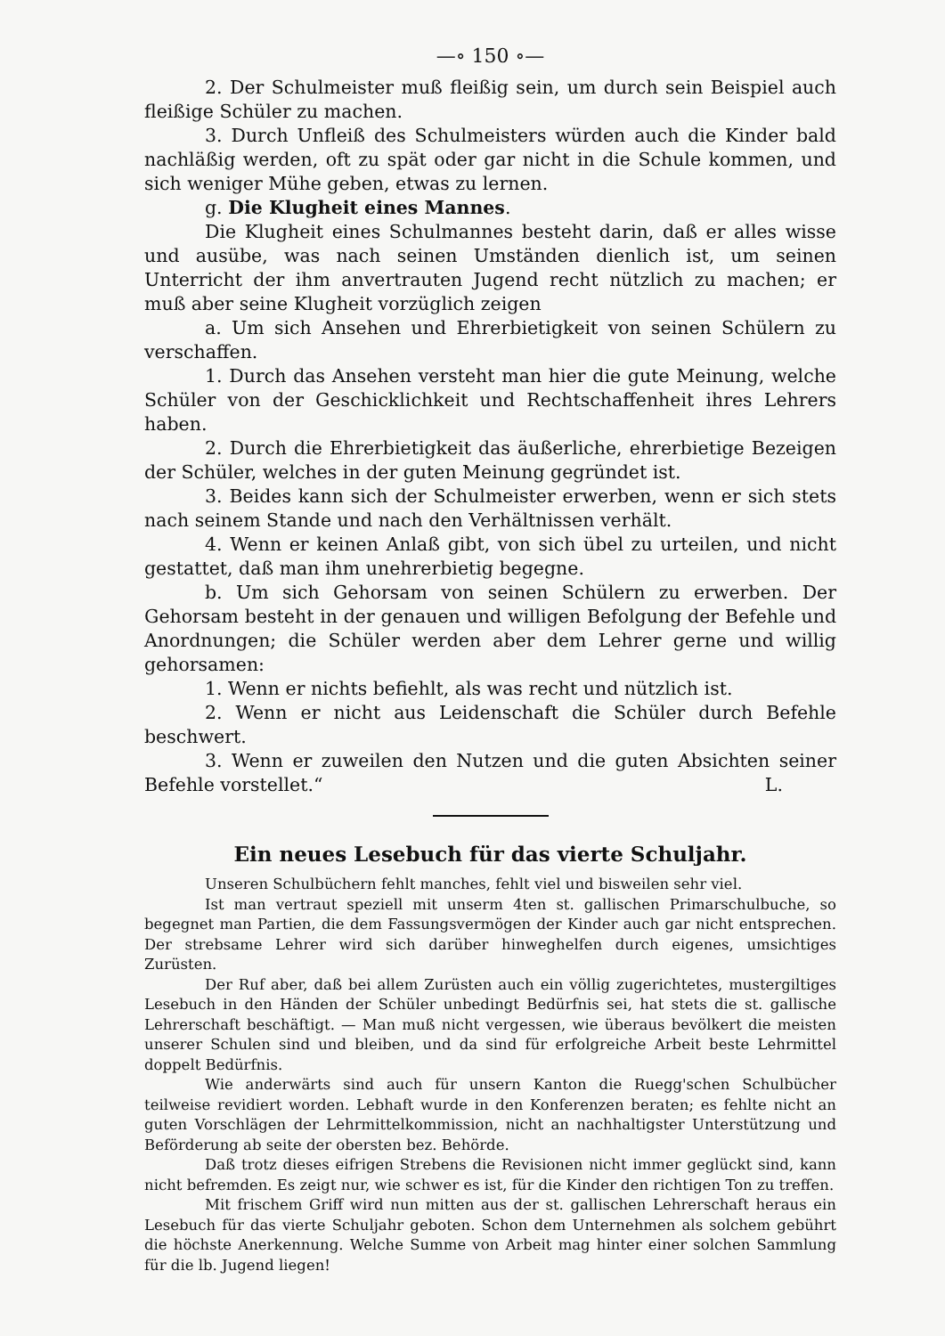—∘ 150 ∘—
2. Der Schulmeister muß fleißig sein, um durch sein Beispiel auch fleißige Schüler zu machen.
3. Durch Unfleiß des Schulmeisters würden auch die Kinder bald nachläßig werden, oft zu spät oder gar nicht in die Schule kommen, und sich weniger Mühe geben, etwas zu lernen.
g. Die Klugheit eines Mannes.
Die Klugheit eines Schulmannes besteht darin, daß er alles wisse und ausübe, was nach seinen Umständen dienlich ist, um seinen Unterricht der ihm anvertrauten Jugend recht nützlich zu machen; er muß aber seine Klugheit vorzüglich zeigen
a. Um sich Ansehen und Ehrerbietigkeit von seinen Schülern zu verschaffen.
1. Durch das Ansehen versteht man hier die gute Meinung, welche Schüler von der Geschicklichkeit und Rechtschaffenheit ihres Lehrers haben.
2. Durch die Ehrerbietigkeit das äußerliche, ehrerbietige Bezeigen der Schüler, welches in der guten Meinung gegründet ist.
3. Beides kann sich der Schulmeister erwerben, wenn er sich stets nach seinem Stande und nach den Verhältnissen verhält.
4. Wenn er keinen Anlaß gibt, von sich übel zu urteilen, und nicht gestattet, daß man ihm unehrerbietig begegne.
b. Um sich Gehorsam von seinen Schülern zu erwerben. Der Gehorsam besteht in der genauen und willigen Befolgung der Befehle und Anordnungen; die Schüler werden aber dem Lehrer gerne und willig gehorsamen:
1. Wenn er nichts befiehlt, als was recht und nützlich ist.
2. Wenn er nicht aus Leidenschaft die Schüler durch Befehle beschwert.
3. Wenn er zuweilen den Nutzen und die guten Absichten seiner Befehle vorstellet.“ L.
Ein neues Lesebuch für das vierte Schuljahr.
Unseren Schulbüchern fehlt manches, fehlt viel und bisweilen sehr viel.
Ist man vertraut speziell mit unserm 4ten st. gallischen Primarschulbuche, so begegnet man Partien, die dem Fassungsvermögen der Kinder auch gar nicht entsprechen. Der strebsame Lehrer wird sich darüber hinweghelfen durch eigenes, umsichtiges Zurüsten.
Der Ruf aber, daß bei allem Zurüsten auch ein völlig zugerichtetes, mustergiltiges Lesebuch in den Händen der Schüler unbedingt Bedürfnis sei, hat stets die st. gallische Lehrerschaft beschäftigt. — Man muß nicht vergessen, wie überaus bevölkert die meisten unserer Schulen sind und bleiben, und da sind für erfolgreiche Arbeit beste Lehrmittel doppelt Bedürfnis.
Wie anderwärts sind auch für unsern Kanton die Ruegg'schen Schulbücher teilweise revidiert worden. Lebhaft wurde in den Konferenzen beraten; es fehlte nicht an guten Vorschlägen der Lehrmittelkommission, nicht an nachhaltigster Unterstützung und Beförderung ab seite der obersten bez. Behörde.
Daß trotz dieses eifrigen Strebens die Revisionen nicht immer geglückt sind, kann nicht befremden. Es zeigt nur, wie schwer es ist, für die Kinder den richtigen Ton zu treffen.
Mit frischem Griff wird nun mitten aus der st. gallischen Lehrerschaft heraus ein Lesebuch für das vierte Schuljahr geboten. Schon dem Unternehmen als solchem gebührt die höchste Anerkennung. Welche Summe von Arbeit mag hinter einer solchen Sammlung für die lb. Jugend liegen!